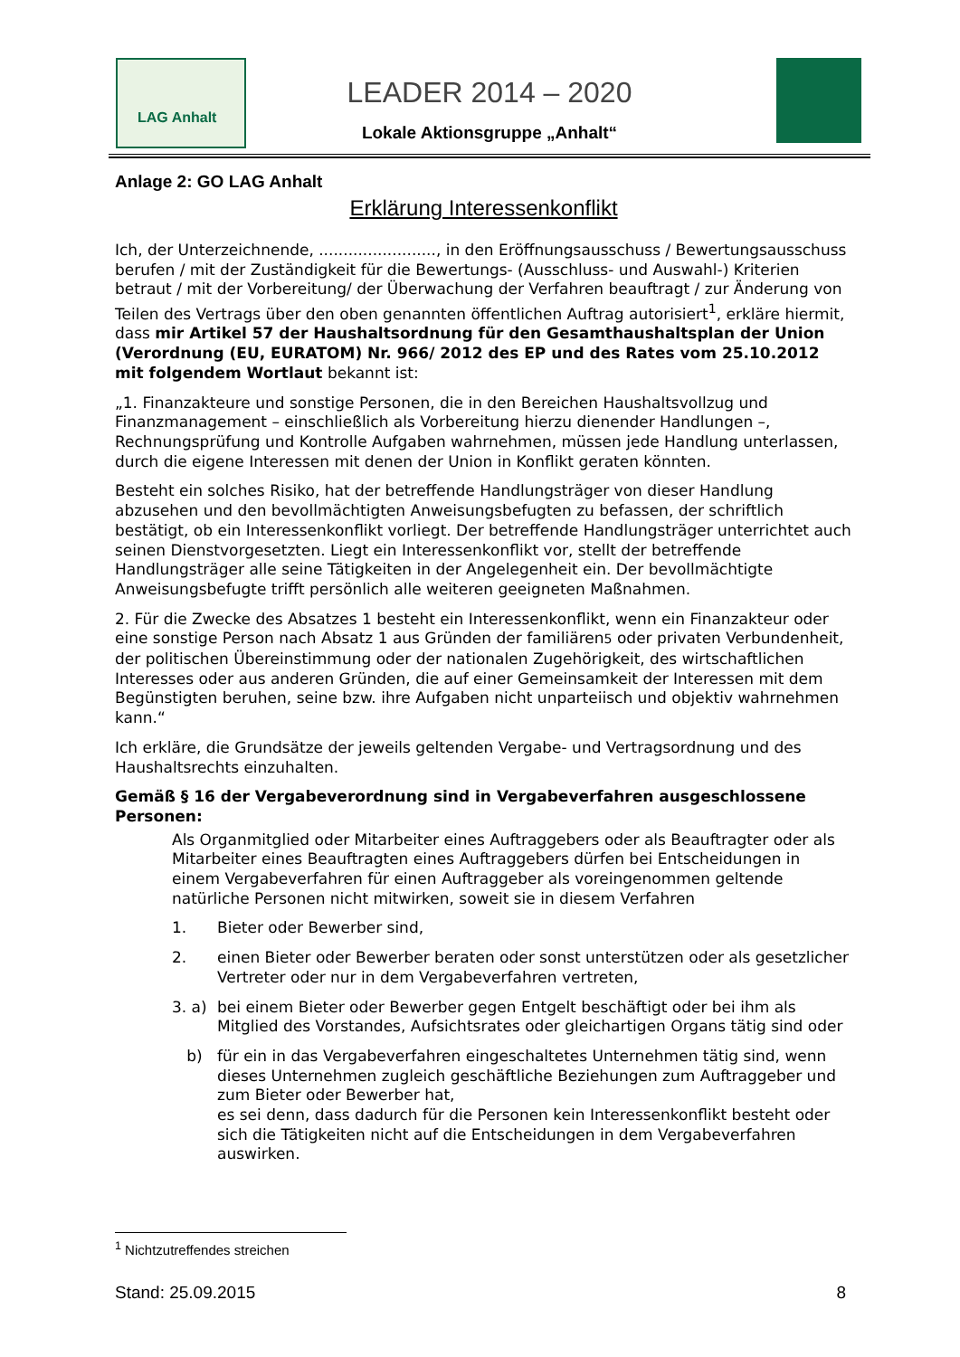LAG Anhalt
LEADER 2014 – 2020
Lokale Aktionsgruppe „Anhalt“
Anlage 2: GO LAG Anhalt
Erklärung Interessenkonflikt
Ich, der Unterzeichnende, ........................, in den Eröffnungsausschuss / Bewertungsausschuss berufen / mit der Zuständigkeit für die Bewertungs- (Ausschluss- und Auswahl-) Kriterien betraut / mit der Vorbereitung/ der Überwachung der Verfahren beauftragt / zur Änderung von Teilen des Vertrags über den oben genannten öffentlichen Auftrag autorisiert<sup>1</sup>, erkläre hiermit, dass mir Artikel 57 der Haushaltsordnung für den Gesamthaushaltsplan der Union (Verordnung (EU, EURATOM) Nr. 966/ 2012 des EP und des Rates vom 25.10.2012 mit folgendem Wortlaut bekannt ist:
„1. Finanzakteure und sonstige Personen, die in den Bereichen Haushaltsvollzug und Finanzmanagement – einschließlich als Vorbereitung hierzu dienender Handlungen –, Rechnungsprüfung und Kontrolle Aufgaben wahrnehmen, müssen jede Handlung unterlassen, durch die eigene Interessen mit denen der Union in Konflikt geraten könnten.
Besteht ein solches Risiko, hat der betreffende Handlungsträger von dieser Handlung abzusehen und den bevollmächtigten Anweisungsbefugten zu befassen, der schriftlich bestätigt, ob ein Interessenkonflikt vorliegt. Der betreffende Handlungsträger unterrichtet auch seinen Dienstvorgesetzten. Liegt ein Interessenkonflikt vor, stellt der betreffende Handlungsträger alle seine Tätigkeiten in der Angelegenheit ein. Der bevollmächtigte Anweisungsbefugte trifft persönlich alle weiteren geeigneten Maßnahmen.
2. Für die Zwecke des Absatzes 1 besteht ein Interessenkonflikt, wenn ein Finanzakteur oder eine sonstige Person nach Absatz 1 aus Gründen der familiären5 oder privaten Verbundenheit, der politischen Übereinstimmung oder der nationalen Zugehörigkeit, des wirtschaftlichen Interesses oder aus anderen Gründen, die auf einer Gemeinsamkeit der Interessen mit dem Begünstigten beruhen, seine bzw. ihre Aufgaben nicht unparteiisch und objektiv wahrnehmen kann.“
Ich erkläre, die Grundsätze der jeweils geltenden Vergabe- und Vertragsordnung und des Haushaltsrechts einzuhalten.
Gemäß § 16 der Vergabeverordnung sind in Vergabeverfahren ausgeschlossene Personen:
Als Organmitglied oder Mitarbeiter eines Auftraggebers oder als Beauftragter oder als Mitarbeiter eines Beauftragten eines Auftraggebers dürfen bei Entscheidungen in einem Vergabeverfahren für einen Auftraggeber als voreingenommen geltende natürliche Personen nicht mitwirken, soweit sie in diesem Verfahren
1. Bieter oder Bewerber sind,
2. einen Bieter oder Bewerber beraten oder sonst unterstützen oder als gesetzlicher Vertreter oder nur in dem Vergabeverfahren vertreten,
3. a) bei einem Bieter oder Bewerber gegen Entgelt beschäftigt oder bei ihm als Mitglied des Vorstandes, Aufsichtsrates oder gleichartigen Organs tätig sind oder
b) für ein in das Vergabeverfahren eingeschaltetes Unternehmen tätig sind, wenn dieses Unternehmen zugleich geschäftliche Beziehungen zum Auftraggeber und zum Bieter oder Bewerber hat,
es sei denn, dass dadurch für die Personen kein Interessenkonflikt besteht oder sich die Tätigkeiten nicht auf die Entscheidungen in dem Vergabeverfahren auswirken.
<sup>1</sup> Nichtzutreffendes streichen
Stand: 25.09.2015 8